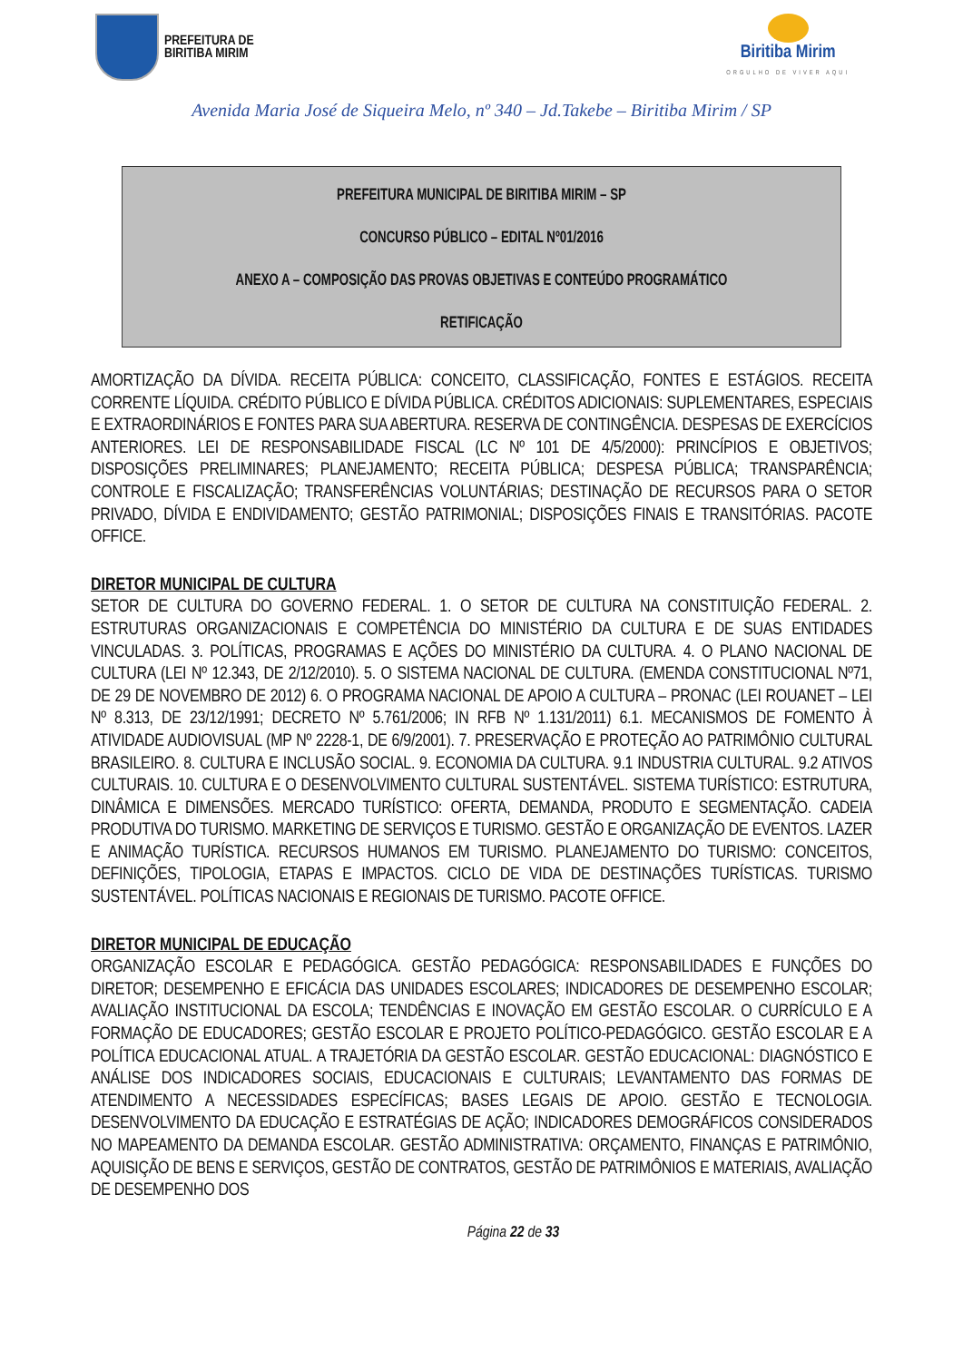PREFEITURA DE
BIRITIBA MIRIM
Biritiba Mirim
ORGULHO DE VIVER AQUI
Avenida Maria José de Siqueira Melo, nº 340 – Jd.Takebe – Biritiba Mirim / SP
PREFEITURA MUNICIPAL DE BIRITIBA MIRIM – SP
CONCURSO PÚBLICO – EDITAL Nº01/2016
ANEXO A – COMPOSIÇÃO DAS PROVAS OBJETIVAS E CONTEÚDO PROGRAMÁTICO
RETIFICAÇÃO
AMORTIZAÇÃO DA DÍVIDA. RECEITA PÚBLICA: CONCEITO, CLASSIFICAÇÃO, FONTES E ESTÁGIOS. RECEITA CORRENTE LÍQUIDA. CRÉDITO PÚBLICO E DÍVIDA PÚBLICA. CRÉDITOS ADICIONAIS: SUPLEMENTARES, ESPECIAIS E EXTRAORDINÁRIOS E FONTES PARA SUA ABERTURA. RESERVA DE CONTINGÊNCIA. DESPESAS DE EXERCÍCIOS ANTERIORES. LEI DE RESPONSABILIDADE FISCAL (LC Nº 101 DE 4/5/2000): PRINCÍPIOS E OBJETIVOS; DISPOSIÇÕES PRELIMINARES; PLANEJAMENTO; RECEITA PÚBLICA; DESPESA PÚBLICA; TRANSPARÊNCIA; CONTROLE E FISCALIZAÇÃO; TRANSFERÊNCIAS VOLUNTÁRIAS; DESTINAÇÃO DE RECURSOS PARA O SETOR PRIVADO, DÍVIDA E ENDIVIDAMENTO; GESTÃO PATRIMONIAL; DISPOSIÇÕES FINAIS E TRANSITÓRIAS. PACOTE OFFICE.
DIRETOR MUNICIPAL DE CULTURA
SETOR DE CULTURA DO GOVERNO FEDERAL. 1. O SETOR DE CULTURA NA CONSTITUIÇÃO FEDERAL. 2. ESTRUTURAS ORGANIZACIONAIS E COMPETÊNCIA DO MINISTÉRIO DA CULTURA E DE SUAS ENTIDADES VINCULADAS. 3. POLÍTICAS, PROGRAMAS E AÇÕES DO MINISTÉRIO DA CULTURA. 4. O PLANO NACIONAL DE CULTURA (LEI Nº 12.343, DE 2/12/2010). 5. O SISTEMA NACIONAL DE CULTURA. (EMENDA CONSTITUCIONAL Nº71, DE 29 DE NOVEMBRO DE 2012) 6. O PROGRAMA NACIONAL DE APOIO A CULTURA – PRONAC (LEI ROUANET – LEI Nº 8.313, DE 23/12/1991; DECRETO Nº 5.761/2006; IN RFB Nº 1.131/2011) 6.1. MECANISMOS DE FOMENTO À ATIVIDADE AUDIOVISUAL (MP Nº 2228-1, DE 6/9/2001). 7. PRESERVAÇÃO E PROTEÇÃO AO PATRIMÔNIO CULTURAL BRASILEIRO. 8. CULTURA E INCLUSÃO SOCIAL. 9. ECONOMIA DA CULTURA. 9.1 INDUSTRIA CULTURAL. 9.2 ATIVOS CULTURAIS. 10. CULTURA E O DESENVOLVIMENTO CULTURAL SUSTENTÁVEL. SISTEMA TURÍSTICO: ESTRUTURA, DINÂMICA E DIMENSÕES. MERCADO TURÍSTICO: OFERTA, DEMANDA, PRODUTO E SEGMENTAÇÃO. CADEIA PRODUTIVA DO TURISMO. MARKETING DE SERVIÇOS E TURISMO. GESTÃO E ORGANIZAÇÃO DE EVENTOS. LAZER E ANIMAÇÃO TURÍSTICA. RECURSOS HUMANOS EM TURISMO. PLANEJAMENTO DO TURISMO: CONCEITOS, DEFINIÇÕES, TIPOLOGIA, ETAPAS E IMPACTOS. CICLO DE VIDA DE DESTINAÇÕES TURÍSTICAS. TURISMO SUSTENTÁVEL. POLÍTICAS NACIONAIS E REGIONAIS DE TURISMO. PACOTE OFFICE.
DIRETOR MUNICIPAL DE EDUCAÇÃO
ORGANIZAÇÃO ESCOLAR E PEDAGÓGICA. GESTÃO PEDAGÓGICA: RESPONSABILIDADES E FUNÇÕES DO DIRETOR; DESEMPENHO E EFICÁCIA DAS UNIDADES ESCOLARES; INDICADORES DE DESEMPENHO ESCOLAR; AVALIAÇÃO INSTITUCIONAL DA ESCOLA; TENDÊNCIAS E INOVAÇÃO EM GESTÃO ESCOLAR. O CURRÍCULO E A FORMAÇÃO DE EDUCADORES; GESTÃO ESCOLAR E PROJETO POLÍTICO-PEDAGÓGICO. GESTÃO ESCOLAR E A POLÍTICA EDUCACIONAL ATUAL. A TRAJETÓRIA DA GESTÃO ESCOLAR. GESTÃO EDUCACIONAL: DIAGNÓSTICO E ANÁLISE DOS INDICADORES SOCIAIS, EDUCACIONAIS E CULTURAIS; LEVANTAMENTO DAS FORMAS DE ATENDIMENTO A NECESSIDADES ESPECÍFICAS; BASES LEGAIS DE APOIO. GESTÃO E TECNOLOGIA. DESENVOLVIMENTO DA EDUCAÇÃO E ESTRATÉGIAS DE AÇÃO; INDICADORES DEMOGRÁFICOS CONSIDERADOS NO MAPEAMENTO DA DEMANDA ESCOLAR. GESTÃO ADMINISTRATIVA: ORÇAMENTO, FINANÇAS E PATRIMÔNIO, AQUISIÇÃO DE BENS E SERVIÇOS, GESTÃO DE CONTRATOS, GESTÃO DE PATRIMÔNIOS E MATERIAIS, AVALIAÇÃO DE DESEMPENHO DOS
Página 22 de 33